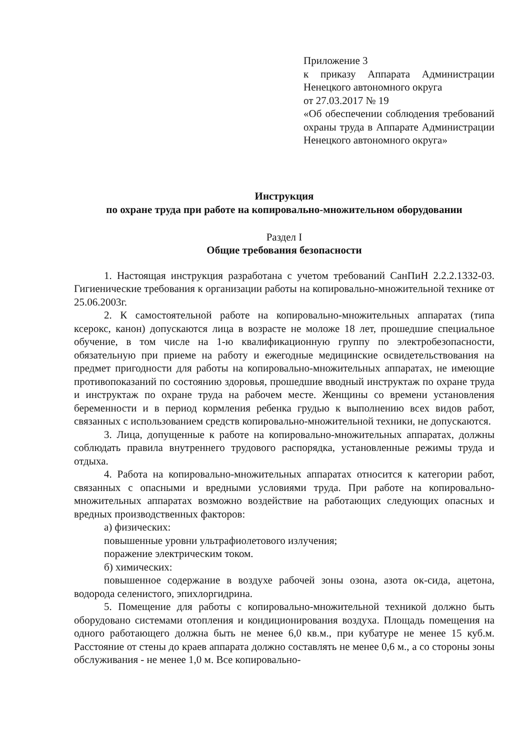Приложение 3
к приказу Аппарата Администрации Ненецкого автономного округа
от 27.03.2017 № 19
«Об обеспечении соблюдения требований охраны труда в Аппарате Администрации Ненецкого автономного округа»
Инструкция
по охране труда при работе на копировально-множительном оборудовании
Раздел I
Общие требования безопасности
1. Настоящая инструкция разработана с учетом требований СанПиН 2.2.2.1332-03. Гигиенические требования к организации работы на копировально-множительной технике от 25.06.2003г.
2. К самостоятельной работе на копировально-множительных аппаратах (типа ксерокс, канон) допускаются лица в возрасте не моложе 18 лет, прошедшие специальное обучение, в том числе на 1-ю квалификационную группу по электробезопасности, обязательную при приеме на работу и ежегодные медицинские освидетельствования на предмет пригодности для работы на копировально-множительных аппаратах, не имеющие противопоказаний по состоянию здоровья, прошедшие вводный инструктаж по охране труда и инструктаж по охране труда на рабочем месте. Женщины со времени установления беременности и в период кормления ребенка грудью к выполнению всех видов работ, связанных с использованием средств копировально-множительной техники, не допускаются.
3. Лица, допущенные к работе на копировально-множительных аппаратах, должны соблюдать правила внутреннего трудового распорядка, установленные режимы труда и отдыха.
4. Работа на копировально-множительных аппаратах относится к категории работ, связанных с опасными и вредными условиями труда. При работе на копировально-множительных аппаратах возможно воздействие на работающих следующих опасных и вредных производственных факторов:
а) физических:
повышенные уровни ультрафиолетового излучения;
поражение электрическим током.
б) химических:
повышенное содержание в воздухе рабочей зоны озона, азота ок-сида, ацетона, водорода селенистого, эпихлоргидрина.
5. Помещение для работы с копировально-множительной техникой должно быть оборудовано системами отопления и кондиционирования воздуха. Площадь помещения на одного работающего должна быть не менее 6,0 кв.м., при кубатуре не менее 15 куб.м. Расстояние от стены до краев аппарата должно составлять не менее 0,6 м., а со стороны зоны обслуживания - не менее 1,0 м. Все копировально-